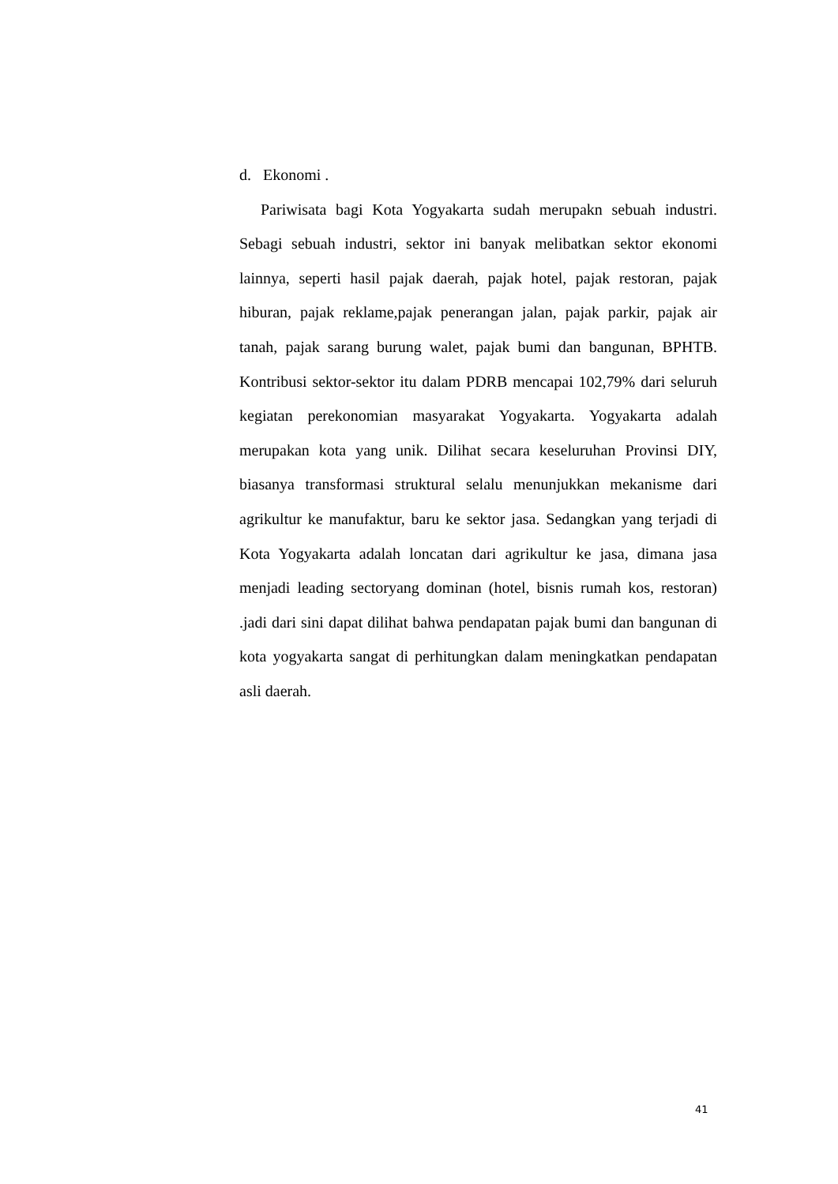d. Ekonomi .
Pariwisata bagi Kota Yogyakarta sudah merupakn sebuah industri. Sebagi sebuah industri, sektor ini banyak melibatkan sektor ekonomi lainnya, seperti hasil pajak daerah, pajak hotel, pajak restoran, pajak hiburan, pajak reklame,pajak penerangan jalan, pajak parkir, pajak air tanah, pajak sarang burung walet, pajak bumi dan bangunan, BPHTB. Kontribusi sektor-sektor itu dalam PDRB mencapai 102,79% dari seluruh kegiatan perekonomian masyarakat Yogyakarta. Yogyakarta adalah merupakan kota yang unik. Dilihat secara keseluruhan Provinsi DIY, biasanya transformasi struktural selalu menunjukkan mekanisme dari agrikultur ke manufaktur, baru ke sektor jasa. Sedangkan yang terjadi di Kota Yogyakarta adalah loncatan dari agrikultur ke jasa, dimana jasa menjadi leading sectoryang dominan (hotel, bisnis rumah kos, restoran) .jadi dari sini dapat dilihat bahwa pendapatan pajak bumi dan bangunan di kota yogyakarta sangat di perhitungkan dalam meningkatkan pendapatan asli daerah.
41